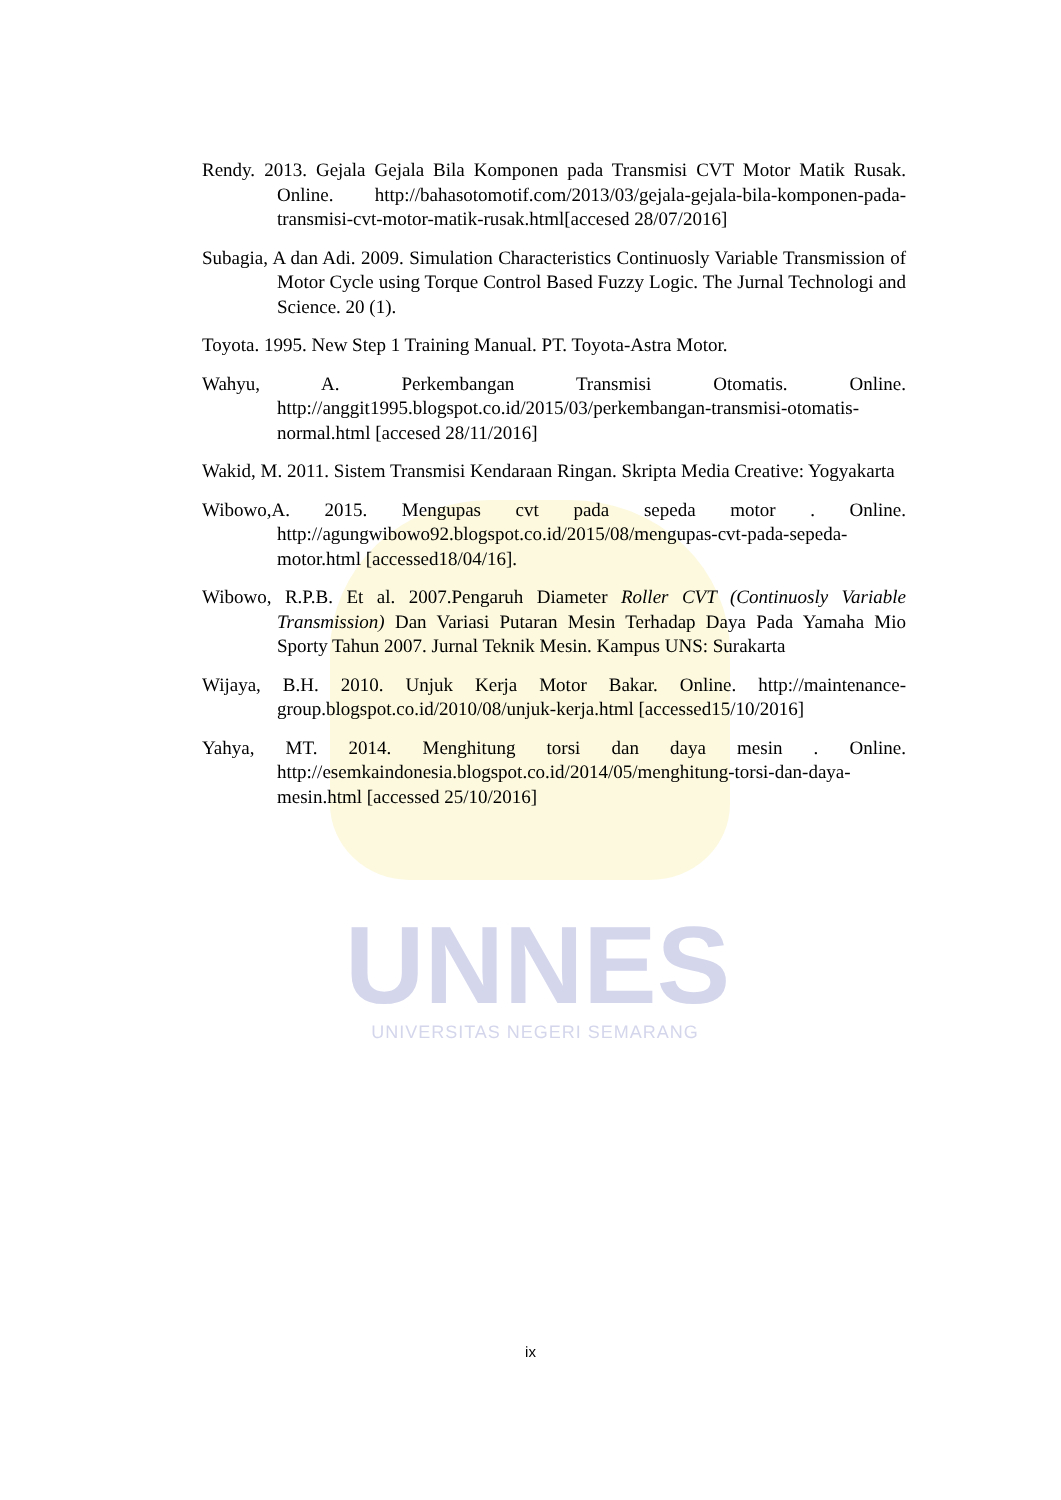UNNES
UNIVERSITAS NEGERI SEMARANG
Rendy. 2013. Gejala Gejala Bila Komponen pada Transmisi CVT Motor Matik Rusak. Online. http://bahasotomotif.com/2013/03/gejala-gejala-bila-komponen-pada-transmisi-cvt-motor-matik-rusak.html[accesed 28/07/2016]
Subagia, A dan Adi. 2009. Simulation Characteristics Continuosly Variable Transmission of Motor Cycle using Torque Control Based Fuzzy Logic. The Jurnal Technologi and Science. 20 (1).
Toyota. 1995. New Step 1 Training Manual. PT. Toyota-Astra Motor.
Wahyu, A. Perkembangan Transmisi Otomatis. Online. http://anggit1995.blogspot.co.id/2015/03/perkembangan-transmisi-otomatis-normal.html [accesed 28/11/2016]
Wakid, M. 2011. Sistem Transmisi Kendaraan Ringan. Skripta Media Creative: Yogyakarta
Wibowo,A. 2015. Mengupas cvt pada sepeda motor . Online. http://agungwibowo92.blogspot.co.id/2015/08/mengupas-cvt-pada-sepeda-motor.html [accessed18/04/16].
Wibowo, R.P.B. Et al. 2007.Pengaruh Diameter Roller CVT (Continuosly Variable Transmission) Dan Variasi Putaran Mesin Terhadap Daya Pada Yamaha Mio Sporty Tahun 2007. Jurnal Teknik Mesin. Kampus UNS: Surakarta
Wijaya, B.H. 2010. Unjuk Kerja Motor Bakar. Online. http://maintenance-group.blogspot.co.id/2010/08/unjuk-kerja.html [accessed15/10/2016]
Yahya, MT. 2014. Menghitung torsi dan daya mesin . Online. http://esemkaindonesia.blogspot.co.id/2014/05/menghitung-torsi-dan-daya-mesin.html [accessed 25/10/2016]
ix